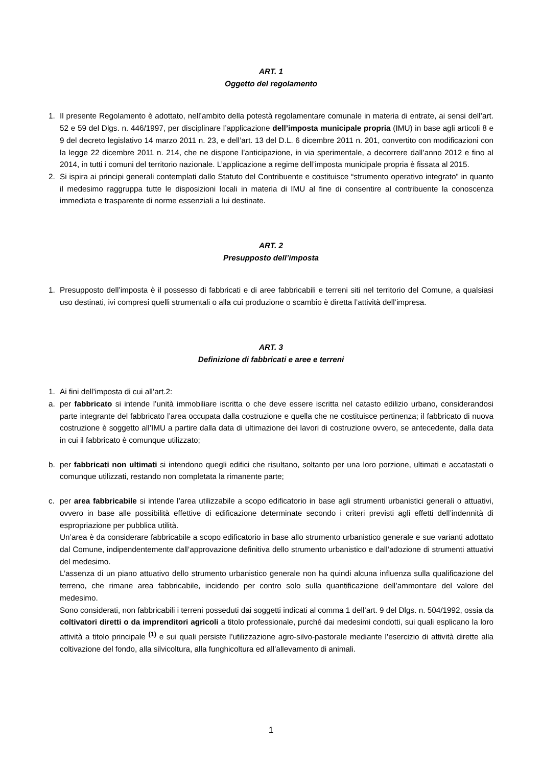ART. 1
Oggetto del regolamento
1. Il presente Regolamento è adottato, nell’ambito della potestà regolamentare comunale in materia di entrate, ai sensi dell’art. 52 e 59 del Dlgs. n. 446/1997, per disciplinare l’applicazione dell’imposta municipale propria (IMU) in base agli articoli 8 e 9 del decreto legislativo 14 marzo 2011 n. 23, e dell’art. 13 del D.L. 6 dicembre 2011 n. 201, convertito con modificazioni con la legge 22 dicembre 2011 n. 214, che ne dispone l’anticipazione, in via sperimentale, a decorrere dall’anno 2012 e fino al 2014, in tutti i comuni del territorio nazionale. L’applicazione a regime dell’imposta municipale propria è fissata al 2015.
2. Si ispira ai principi generali contemplati dallo Statuto del Contribuente e costituisce “strumento operativo integrato” in quanto il medesimo raggruppa tutte le disposizioni locali in materia di IMU al fine di consentire al contribuente la conoscenza immediata e trasparente di norme essenziali a lui destinate.
ART. 2
Presupposto dell’imposta
1. Presupposto dell’imposta è il possesso di fabbricati e di aree fabbricabili e terreni siti nel territorio del Comune, a qualsiasi uso destinati, ivi compresi quelli strumentali o alla cui produzione o scambio è diretta l’attività dell’impresa.
ART. 3
Definizione di fabbricati e aree e terreni
1. Ai fini dell’imposta di cui all’art.2:
a. per fabbricato si intende l’unità immobiliare iscritta o che deve essere iscritta nel catasto edilizio urbano, considerandosi parte integrante del fabbricato l’area occupata dalla costruzione e quella che ne costituisce pertinenza; il fabbricato di nuova costruzione è soggetto all’IMU a partire dalla data di ultimazione dei lavori di costruzione ovvero, se antecedente, dalla data in cui il fabbricato è comunque utilizzato;
b. per fabbricati non ultimati si intendono quegli edifici che risultano, soltanto per una loro porzione, ultimati e accatastati o comunque utilizzati, restando non completata la rimanente parte;
c. per area fabbricabile si intende l’area utilizzabile a scopo edificatorio in base agli strumenti urbanistici generali o attuativi, ovvero in base alle possibilità effettive di edificazione determinate secondo i criteri previsti agli effetti dell’indennità di espropriazione per pubblica utilità.
Un’area è da considerare fabbricabile a scopo edificatorio in base allo strumento urbanistico generale e sue varianti adottato dal Comune, indipendentemente dall’approvazione definitiva dello strumento urbanistico e dall’adozione di strumenti attuativi del medesimo.
L’assenza di un piano attuativo dello strumento urbanistico generale non ha quindi alcuna influenza sulla qualificazione del terreno, che rimane area fabbricabile, incidendo per contro solo sulla quantificazione dell’ammontare del valore del medesimo.
Sono considerati, non fabbricabili i terreni posseduti dai soggetti indicati al comma 1 dell’art. 9 del Dlgs. n. 504/1992, ossia da coltivatori diretti o da imprenditori agricoli a titolo professionale, purché dai medesimi condotti, sui quali esplicano la loro attività a titolo principale <sup>(1)</sup> e sui quali persiste l’utilizzazione agro-silvo-pastorale mediante l’esercizio di attività dirette alla coltivazione del fondo, alla silvicoltura, alla funghicoltura ed all’allevamento di animali.
1